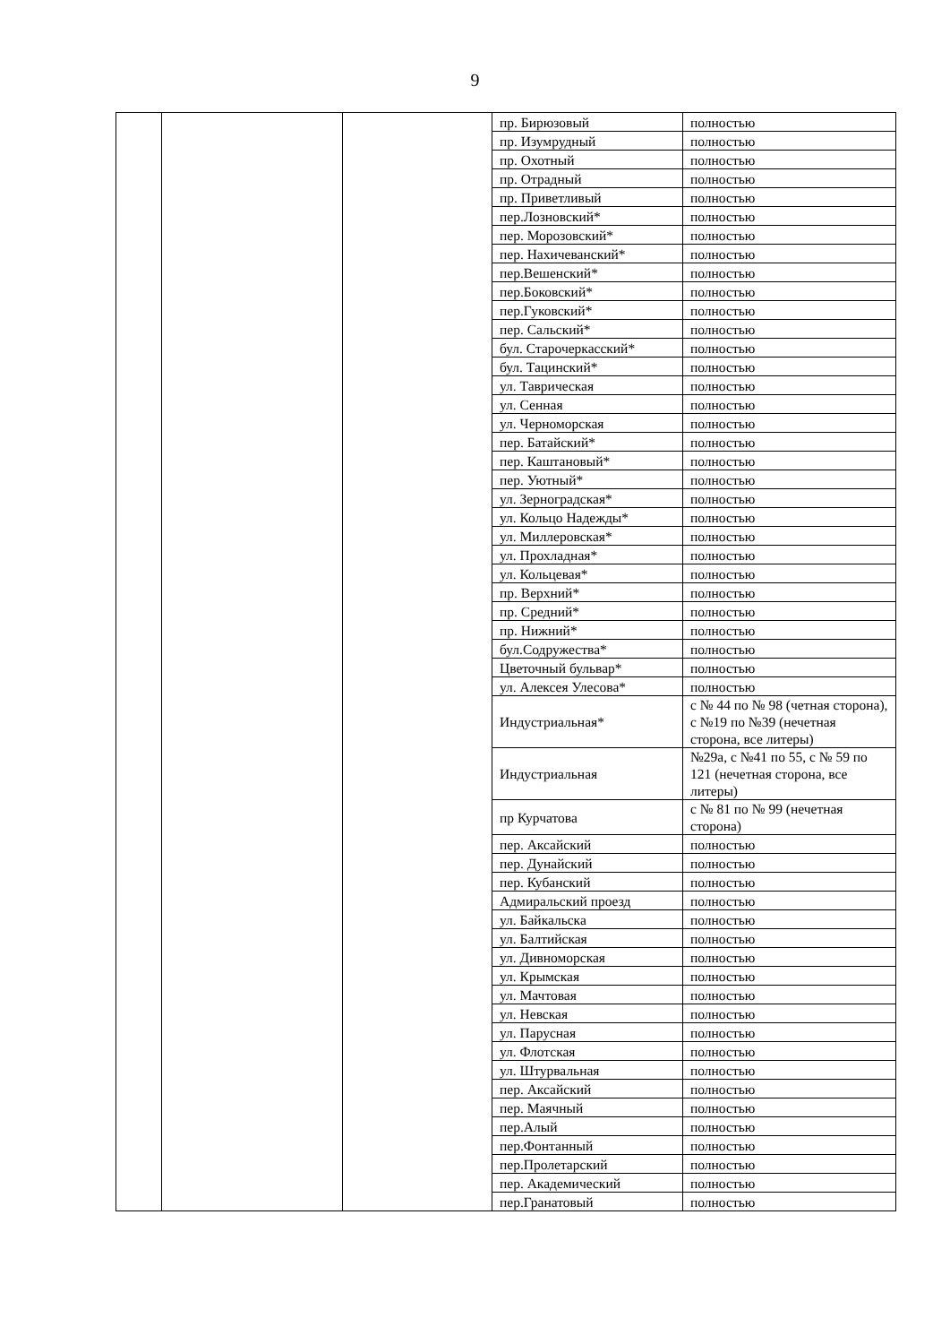9
| | | | пр. Бирюзовый | полностью |
| | | | пр. Изумрудный | полностью |
| | | | пр. Охотный | полностью |
| | | | пр. Отрадный | полностью |
| | | | пр. Приветливый | полностью |
| | | | пер.Лозновский* | полностью |
| | | | пер. Морозовский* | полностью |
| | | | пер. Нахичеванский* | полностью |
| | | | пер.Вешенский* | полностью |
| | | | пер.Боковский* | полностью |
| | | | пер.Гуковский* | полностью |
| | | | пер. Сальский* | полностью |
| | | | бул. Старочеркасский* | полностью |
| | | | бул. Тацинский* | полностью |
| | | | ул. Таврическая | полностью |
| | | | ул. Сенная | полностью |
| | | | ул. Черноморская | полностью |
| | | | пер. Батайский* | полностью |
| | | | пер. Каштановый* | полностью |
| | | | пер. Уютный* | полностью |
| | | | ул. Зерноградская* | полностью |
| | | | ул. Кольцо Надежды* | полностью |
| | | | ул. Миллеровская* | полностью |
| | | | ул. Прохладная* | полностью |
| | | | ул. Кольцевая* | полностью |
| | | | пр. Верхний* | полностью |
| | | | пр. Средний* | полностью |
| | | | пр. Нижний* | полностью |
| | | | бул.Содружества* | полностью |
| | | | Цветочный бульвар* | полностью |
| | | | ул. Алексея Улесова* | полностью |
| | | | Индустриальная* | с № 44 по № 98 (четная сторона), с №19 по №39 (нечетная сторона, все литеры) |
| | | | Индустриальная | №29а, с №41 по 55, с № 59 по 121 (нечетная сторона, все литеры) |
| | | | пр Курчатова | с № 81 по № 99 (нечетная сторона) |
| | | | пер. Аксайский | полностью |
| | | | пер. Дунайский | полностью |
| | | | пер. Кубанский | полностью |
| | | | Адмиральский проезд | полностью |
| | | | ул. Байкальска | полностью |
| | | | ул. Балтийская | полностью |
| | | | ул. Дивноморская | полностью |
| | | | ул. Крымская | полностью |
| | | | ул. Мачтовая | полностью |
| | | | ул. Невская | полностью |
| | | | ул. Парусная | полностью |
| | | | ул. Флотская | полностью |
| | | | ул. Штурвальная | полностью |
| | | | пер. Аксайский | полностью |
| | | | пер. Маячный | полностью |
| | | | пер.Алый | полностью |
| | | | пер.Фонтанный | полностью |
| | | | пер.Пролетарский | полностью |
| | | | пер. Академический | полностью |
| | | | пер.Гранатовый | полностью |